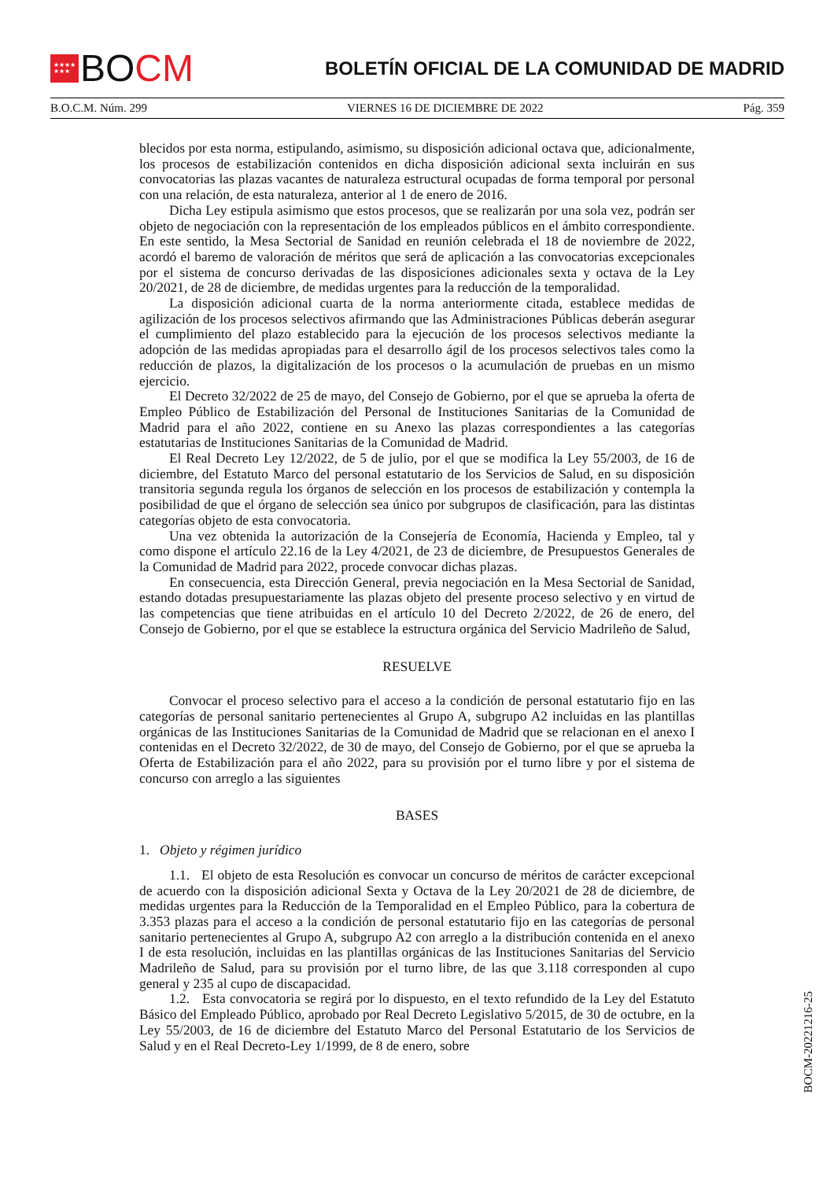★★★★
★★★
BO CM
BOLETÍN OFICIAL DE LA COMUNIDAD DE MADRID
B.O.C.M. Núm. 299 VIERNES 16 DE DICIEMBRE DE 2022 Pág. 359
blecidos por esta norma, estipulando, asimismo, su disposición adicional octava que, adicionalmente, los procesos de estabilización contenidos en dicha disposición adicional sexta incluirán en sus convocatorias las plazas vacantes de naturaleza estructural ocupadas de forma temporal por personal con una relación, de esta naturaleza, anterior al 1 de enero de 2016.
Dicha Ley estipula asimismo que estos procesos, que se realizarán por una sola vez, podrán ser objeto de negociación con la representación de los empleados públicos en el ámbito correspondiente. En este sentido, la Mesa Sectorial de Sanidad en reunión celebrada el 18 de noviembre de 2022, acordó el baremo de valoración de méritos que será de aplicación a las convocatorias excepcionales por el sistema de concurso derivadas de las disposiciones adicionales sexta y octava de la Ley 20/2021, de 28 de diciembre, de medidas urgentes para la reducción de la temporalidad.
La disposición adicional cuarta de la norma anteriormente citada, establece medidas de agilización de los procesos selectivos afirmando que las Administraciones Públicas deberán asegurar el cumplimiento del plazo establecido para la ejecución de los procesos selectivos mediante la adopción de las medidas apropiadas para el desarrollo ágil de los procesos selectivos tales como la reducción de plazos, la digitalización de los procesos o la acumulación de pruebas en un mismo ejercicio.
El Decreto 32/2022 de 25 de mayo, del Consejo de Gobierno, por el que se aprueba la oferta de Empleo Público de Estabilización del Personal de Instituciones Sanitarias de la Comunidad de Madrid para el año 2022, contiene en su Anexo las plazas correspondientes a las categorías estatutarias de Instituciones Sanitarias de la Comunidad de Madrid.
El Real Decreto Ley 12/2022, de 5 de julio, por el que se modifica la Ley 55/2003, de 16 de diciembre, del Estatuto Marco del personal estatutario de los Servicios de Salud, en su disposición transitoria segunda regula los órganos de selección en los procesos de estabilización y contempla la posibilidad de que el órgano de selección sea único por subgrupos de clasificación, para las distintas categorías objeto de esta convocatoria.
Una vez obtenida la autorización de la Consejería de Economía, Hacienda y Empleo, tal y como dispone el artículo 22.16 de la Ley 4/2021, de 23 de diciembre, de Presupuestos Generales de la Comunidad de Madrid para 2022, procede convocar dichas plazas.
En consecuencia, esta Dirección General, previa negociación en la Mesa Sectorial de Sanidad, estando dotadas presupuestariamente las plazas objeto del presente proceso selectivo y en virtud de las competencias que tiene atribuidas en el artículo 10 del Decreto 2/2022, de 26 de enero, del Consejo de Gobierno, por el que se establece la estructura orgánica del Servicio Madrileño de Salud,
RESUELVE
Convocar el proceso selectivo para el acceso a la condición de personal estatutario fijo en las categorías de personal sanitario pertenecientes al Grupo A, subgrupo A2 incluidas en las plantillas orgánicas de las Instituciones Sanitarias de la Comunidad de Madrid que se relacionan en el anexo I contenidas en el Decreto 32/2022, de 30 de mayo, del Consejo de Gobierno, por el que se aprueba la Oferta de Estabilización para el año 2022, para su provisión por el turno libre y por el sistema de concurso con arreglo a las siguientes
BASES
1. Objeto y régimen jurídico
1.1. El objeto de esta Resolución es convocar un concurso de méritos de carácter excepcional de acuerdo con la disposición adicional Sexta y Octava de la Ley 20/2021 de 28 de diciembre, de medidas urgentes para la Reducción de la Temporalidad en el Empleo Público, para la cobertura de 3.353 plazas para el acceso a la condición de personal estatutario fijo en las categorías de personal sanitario pertenecientes al Grupo A, subgrupo A2 con arreglo a la distribución contenida en el anexo I de esta resolución, incluidas en las plantillas orgánicas de las Instituciones Sanitarias del Servicio Madrileño de Salud, para su provisión por el turno libre, de las que 3.118 corresponden al cupo general y 235 al cupo de discapacidad.
1.2. Esta convocatoria se regirá por lo dispuesto, en el texto refundido de la Ley del Estatuto Básico del Empleado Público, aprobado por Real Decreto Legislativo 5/2015, de 30 de octubre, en la Ley 55/2003, de 16 de diciembre del Estatuto Marco del Personal Estatutario de los Servicios de Salud y en el Real Decreto-Ley 1/1999, de 8 de enero, sobre
BOCM-20221216-25